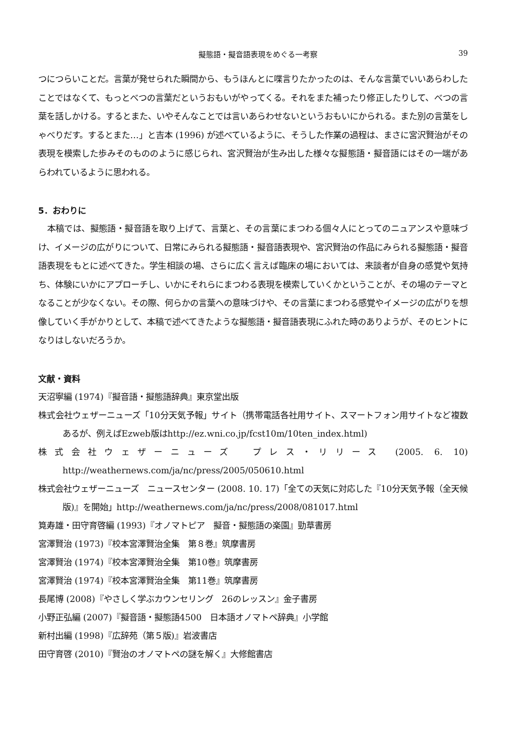擬態語・擬音語表現をめぐる一考察 39
つにつらいことだ。言葉が発せられた瞬間から、もうほんとに喋言りたかったのは、そんな言葉でいいあらわしたことではなくて、もっとべつの言葉だというおもいがやってくる。それをまた補ったり修正したりして、べつの言葉を話しかける。するとまた、いやそんなことでは言いあらわせないというおもいにかられる。また別の言葉をしゃべりだす。するとまた…」と吉本 (1996) が述べているように、そうした作業の過程は、まさに宮沢賢治がその表現を模索した歩みそのもののように感じられ、宮沢賢治が生み出した様々な擬態語・擬音語にはその一端があらわれているように思われる。
5．おわりに
本稿では、擬態語・擬音語を取り上げて、言葉と、その言葉にまつわる個々人にとってのニュアンスや意味づけ、イメージの広がりについて、日常にみられる擬態語・擬音語表現や、宮沢賢治の作品にみられる擬態語・擬音語表現をもとに述べてきた。学生相談の場、さらに広く言えば臨床の場においては、来談者が自身の感覚や気持ち、体験にいかにアプローチし、いかにそれらにまつわる表現を模索していくかということが、その場のテーマとなることが少なくない。その際、何らかの言葉への意味づけや、その言葉にまつわる感覚やイメージの広がりを想像していく手がかりとして、本稿で述べてきたような擬態語・擬音語表現にふれた時のありようが、そのヒントになりはしないだろうか。
文献・資料
天沼寧編 (1974)『擬音語・擬態語辞典』東京堂出版
株式会社ウェザーニューズ「10分天気予報」サイト（携帯電話各社用サイト、スマートフォン用サイトなど複数あるが、例えばEzweb版はhttp://ez.wni.co.jp/fcst10m/10ten_index.html)
株式会社ウェザーニューズ　プレス・リリース (2005. 6. 10) http://weathernews.com/ja/nc/press/2005/050610.html
株式会社ウェザーニューズ　ニュースセンター (2008. 10. 17)「全ての天気に対応した『10分天気予報（全天候版)』を開始」http://weathernews.com/ja/nc/press/2008/081017.html
筧寿雄・田守育啓編 (1993)『オノマトピア　擬音・擬態語の楽園』勁草書房
宮澤賢治 (1973)『校本宮澤賢治全集　第８巻』筑摩書房
宮澤賢治 (1974)『校本宮澤賢治全集　第10巻』筑摩書房
宮澤賢治 (1974)『校本宮澤賢治全集　第11巻』筑摩書房
長尾博 (2008)『やさしく学ぶカウンセリング　26のレッスン』金子書房
小野正弘編 (2007)『擬音語・擬態語4500　日本語オノマトペ辞典』小学館
新村出編 (1998)『広辞苑（第５版)』岩波書店
田守育啓 (2010)『賢治のオノマトペの謎を解く』大修館書店